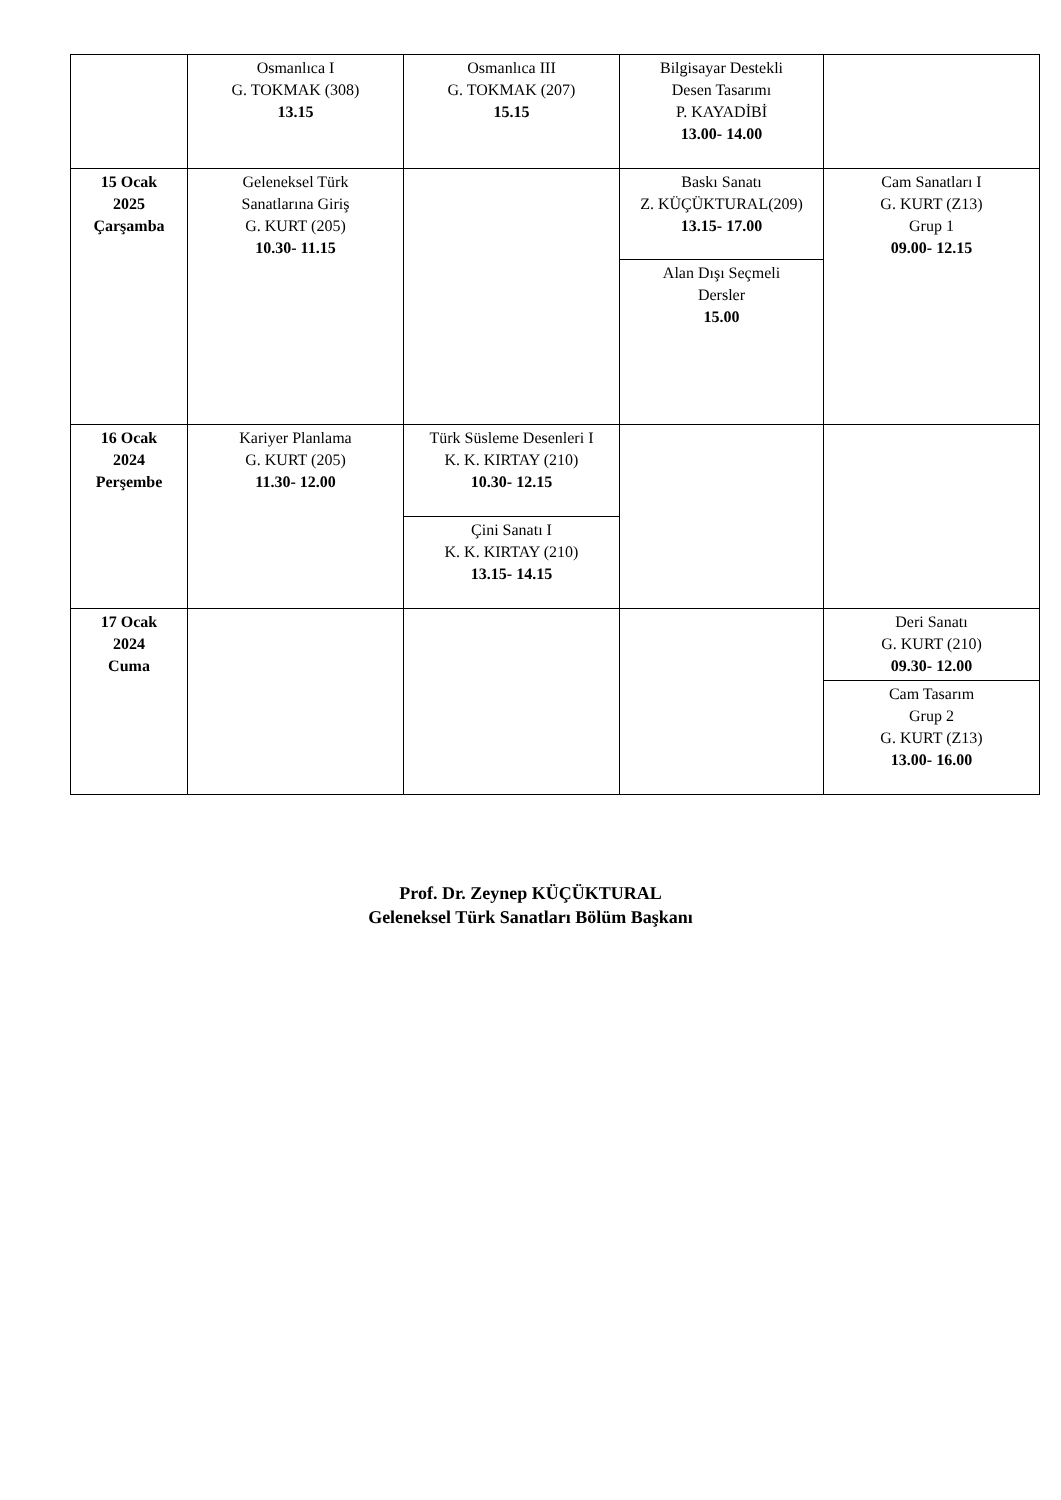| | Osmanlıca I G. TOKMAK (308) 13.15 | Osmanlıca III G. TOKMAK (207) 15.15 | Bilgisayar Destekli Desen Tasarımı P. KAYADİBİ 13.00- 14.00 | |
| 15 Ocak 2025 Çarşamba | Geleneksel Türk Sanatlarına Giriş G. KURT (205) 10.30- 11.15 | | Baskı Sanatı Z. KÜÇÜKTURAL(209) 13.15- 17.00 | Cam Sanatları I G. KURT (Z13) Grup 1 09.00- 12.15 |
| | | | Alan Dışı Seçmeli Dersler 15.00 | |
| 16 Ocak 2024 Perşembe | Kariyer Planlama G. KURT (205) 11.30- 12.00 | Türk Süsleme Desenleri I K. K. KIRTAY (210) 10.30- 12.15 | | |
| | | Çini Sanatı I K. K. KIRTAY (210) 13.15- 14.15 | | |
| 17 Ocak 2024 Cuma | | | | Deri Sanatı G. KURT (210) 09.30- 12.00 |
| | | | | Cam Tasarım Grup 2 G. KURT (Z13) 13.00- 16.00 |
Prof. Dr. Zeynep KÜÇÜKTURAL
Geleneksel Türk Sanatları Bölüm Başkanı